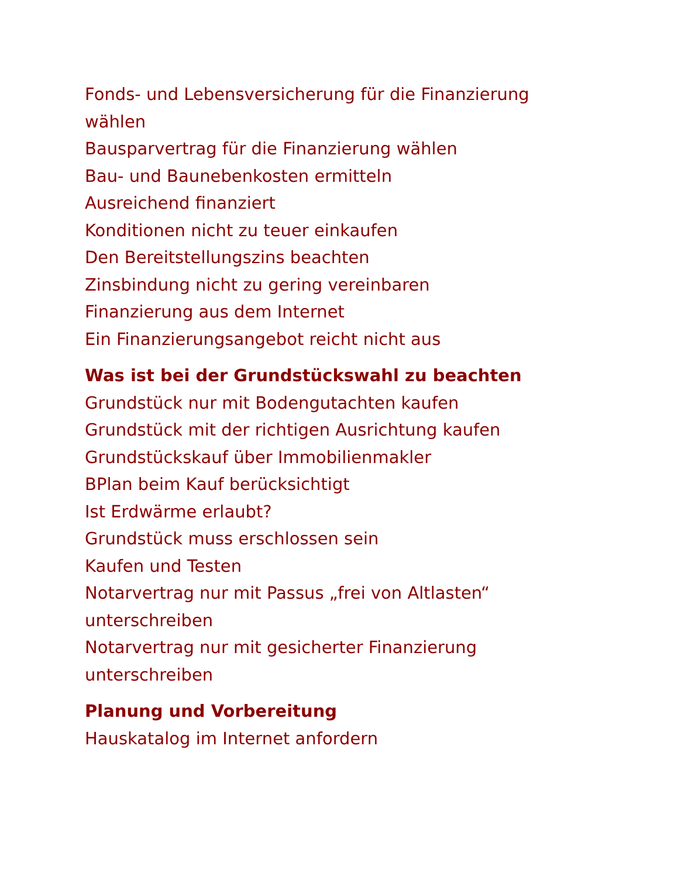Fonds- und Lebensversicherung für die Finanzierung wählen
Bausparvertrag für die Finanzierung wählen
Bau- und Baunebenkosten ermitteln
Ausreichend finanziert
Konditionen nicht zu teuer einkaufen
Den Bereitstellungszins beachten
Zinsbindung nicht zu gering vereinbaren
Finanzierung aus dem Internet
Ein Finanzierungsangebot reicht nicht aus
Was ist bei der Grundstückswahl zu beachten
Grundstück nur mit Bodengutachten kaufen
Grundstück mit der richtigen Ausrichtung kaufen
Grundstückskauf über Immobilienmakler
BPlan beim Kauf berücksichtigt
Ist Erdwärme erlaubt?
Grundstück muss erschlossen sein
Kaufen und Testen
Notarvertrag nur mit Passus „frei von Altlasten“ unterschreiben
Notarvertrag nur mit gesicherter Finanzierung unterschreiben
Planung und Vorbereitung
Hauskatalog im Internet anfordern